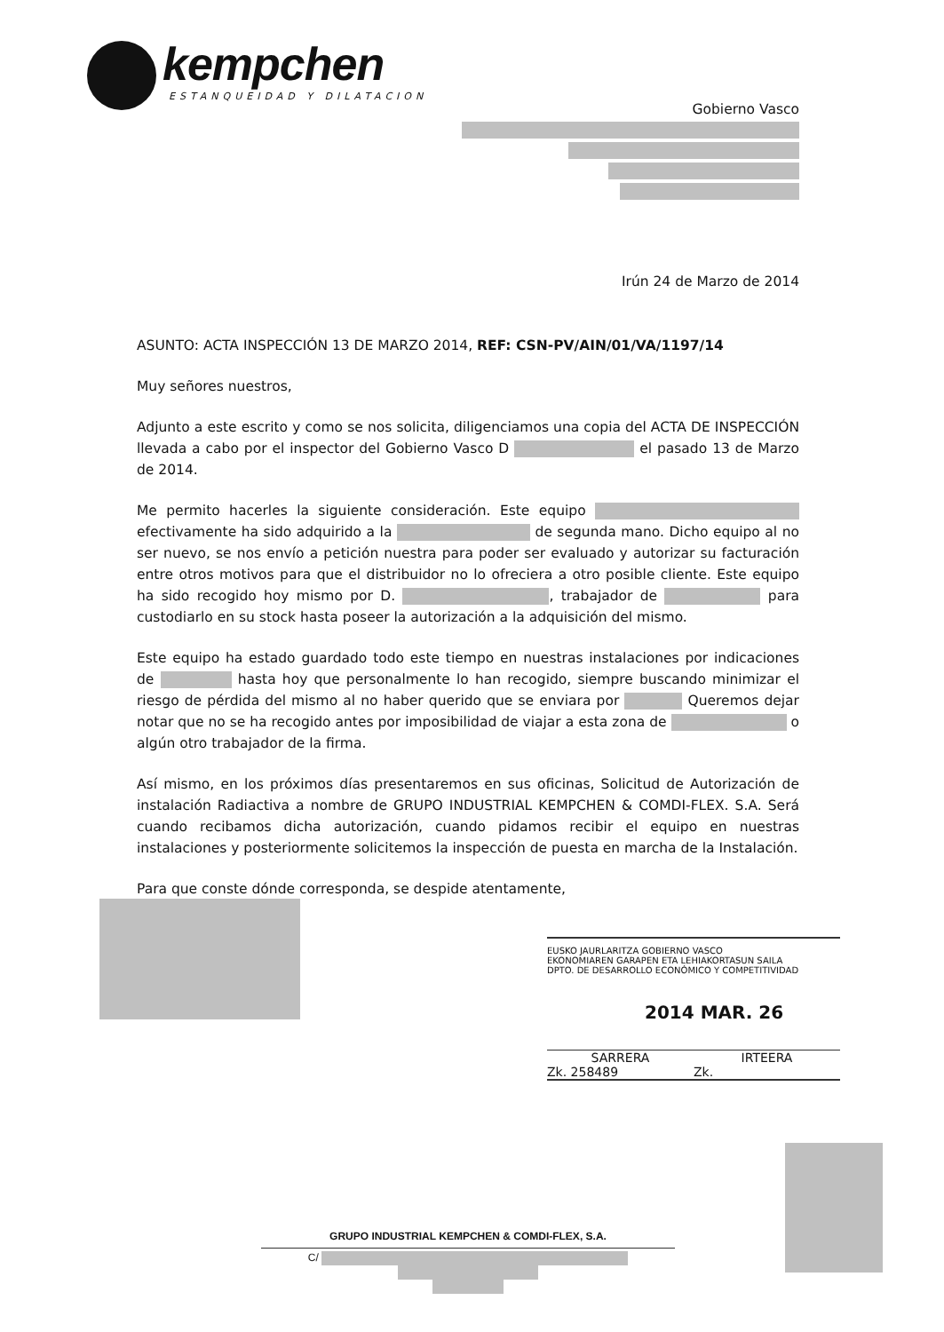kempchen
ESTANQUEIDAD Y DILATACION
Gobierno Vasco
Irún 24 de Marzo de 2014
ASUNTO: ACTA INSPECCIÓN 13 DE MARZO 2014, REF: CSN-PV/AIN/01/VA/1197/14
Muy señores nuestros,
Adjunto a este escrito y como se nos solicita, diligenciamos una copia del ACTA DE INSPECCIÓN llevada a cabo por el inspector del Gobierno Vasco D el pasado 13 de Marzo de 2014.
Me permito hacerles la siguiente consideración. Este equipo efectivamente ha sido adquirido a la de segunda mano. Dicho equipo al no ser nuevo, se nos envío a petición nuestra para poder ser evaluado y autorizar su facturación entre otros motivos para que el distribuidor no lo ofreciera a otro posible cliente. Este equipo ha sido recogido hoy mismo por D. , trabajador de para custodiarlo en su stock hasta poseer la autorización a la adquisición del mismo.
Este equipo ha estado guardado todo este tiempo en nuestras instalaciones por indicaciones de hasta hoy que personalmente lo han recogido, siempre buscando minimizar el riesgo de pérdida del mismo al no haber querido que se enviara por Queremos dejar notar que no se ha recogido antes por imposibilidad de viajar a esta zona de o algún otro trabajador de la firma.
Así mismo, en los próximos días presentaremos en sus oficinas, Solicitud de Autorización de instalación Radiactiva a nombre de GRUPO INDUSTRIAL KEMPCHEN & COMDI-FLEX. S.A. Será cuando recibamos dicha autorización, cuando pidamos recibir el equipo en nuestras instalaciones y posteriormente solicitemos la inspección de puesta en marcha de la Instalación.
Para que conste dónde corresponda, se despide atentamente,
EUSKO JAURLARITZA GOBIERNO VASCO
EKONOMIAREN GARAPEN ETA LEHIAKORTASUN SAILA
DPTO. DE DESARROLLO ECONÓMICO Y COMPETITIVIDAD
2014 MAR. 26
SARRERA IRTEERA
Zk. 258489 Zk.
GRUPO INDUSTRIAL KEMPCHEN & COMDI-FLEX, S.A.
C/